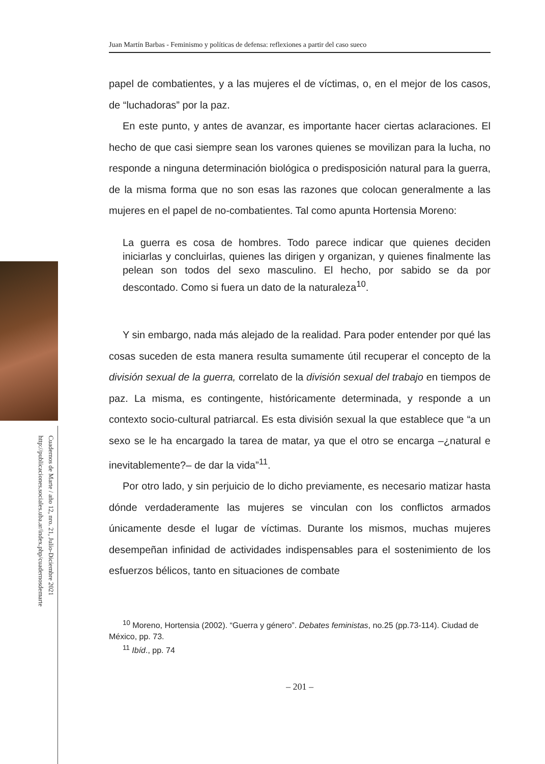Cuadernos de Marte / año 12, nro. 21, Julio-Diciembre 2021
http://publicaciones.sociales.uba.ar/index.php/cuadernosdemarte
Juan Martín Barbas - Feminismo y políticas de defensa: reflexiones a partir del caso sueco
papel de combatientes, y a las mujeres el de víctimas, o, en el mejor de los casos, de “luchadoras” por la paz.
En este punto, y antes de avanzar, es importante hacer ciertas aclaraciones. El hecho de que casi siempre sean los varones quienes se movilizan para la lucha, no responde a ninguna determinación biológica o predisposición natural para la guerra, de la misma forma que no son esas las razones que colocan generalmente a las mujeres en el papel de no-combatientes. Tal como apunta Hortensia Moreno:
La guerra es cosa de hombres. Todo parece indicar que quienes deciden iniciarlas y concluirlas, quienes las dirigen y organizan, y quienes finalmente las pelean son todos del sexo masculino. El hecho, por sabido se da por descontado. Como si fuera un dato de la naturaleza<sup>10</sup>.
Y sin embargo, nada más alejado de la realidad. Para poder entender por qué las cosas suceden de esta manera resulta sumamente útil recuperar el concepto de la división sexual de la guerra, correlato de la división sexual del trabajo en tiempos de paz. La misma, es contingente, históricamente determinada, y responde a un contexto socio-cultural patriarcal. Es esta división sexual la que establece que “a un sexo se le ha encargado la tarea de matar, ya que el otro se encarga –¿natural e inevitablemente?– de dar la vida”<sup>11</sup>.
Por otro lado, y sin perjuicio de lo dicho previamente, es necesario matizar hasta dónde verdaderamente las mujeres se vinculan con los conflictos armados únicamente desde el lugar de víctimas. Durante los mismos, muchas mujeres desempeñan infinidad de actividades indispensables para el sostenimiento de los esfuerzos bélicos, tanto en situaciones de combate
<sup>10</sup> Moreno, Hortensia (2002). “Guerra y género”. Debates feministas, no.25 (pp.73-114). Ciudad de México, pp. 73.
<sup>11</sup> Ibíd., pp. 74
– 201 –